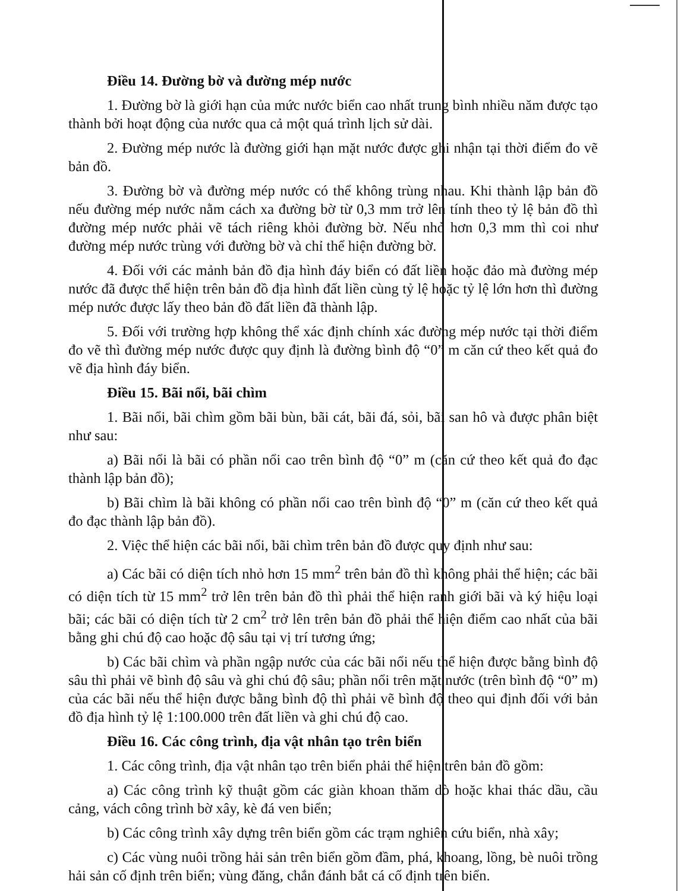Điều 14. Đường bờ và đường mép nước
1. Đường bờ là giới hạn của mức nước biển cao nhất trung bình nhiều năm được tạo thành bởi hoạt động của nước qua cả một quá trình lịch sử dài.
2. Đường mép nước là đường giới hạn mặt nước được ghi nhận tại thời điểm đo vẽ bản đồ.
3. Đường bờ và đường mép nước có thể không trùng nhau. Khi thành lập bản đồ nếu đường mép nước nằm cách xa đường bờ từ 0,3 mm trở lên tính theo tỷ lệ bản đồ thì đường mép nước phải vẽ tách riêng khỏi đường bờ. Nếu nhỏ hơn 0,3 mm thì coi như đường mép nước trùng với đường bờ và chỉ thể hiện đường bờ.
4. Đối với các mảnh bản đồ địa hình đáy biển có đất liền hoặc đảo mà đường mép nước đã được thể hiện trên bản đồ địa hình đất liền cùng tỷ lệ hoặc tỷ lệ lớn hơn thì đường mép nước được lấy theo bản đồ đất liền đã thành lập.
5. Đối với trường hợp không thể xác định chính xác đường mép nước tại thời điểm đo vẽ thì đường mép nước được quy định là đường bình độ “0” m căn cứ theo kết quả đo vẽ địa hình đáy biển.
Điều 15. Bãi nổi, bãi chìm
1. Bãi nổi, bãi chìm gồm bãi bùn, bãi cát, bãi đá, sỏi, bãi san hô và được phân biệt như sau:
a) Bãi nổi là bãi có phần nổi cao trên bình độ “0” m (căn cứ theo kết quả đo đạc thành lập bản đồ);
b) Bãi chìm là bãi không có phần nổi cao trên bình độ “0” m (căn cứ theo kết quả đo đạc thành lập bản đồ).
2. Việc thể hiện các bãi nổi, bãi chìm trên bản đồ được quy định như sau:
a) Các bãi có diện tích nhỏ hơn 15 mm<sup>2</sup> trên bản đồ thì không phải thể hiện; các bãi có diện tích từ 15 mm<sup>2</sup> trở lên trên bản đồ thì phải thể hiện ranh giới bãi và ký hiệu loại bãi; các bãi có diện tích từ 2 cm<sup>2</sup> trở lên trên bản đồ phải thể hiện điểm cao nhất của bãi bằng ghi chú độ cao hoặc độ sâu tại vị trí tương ứng;
b) Các bãi chìm và phần ngập nước của các bãi nổi nếu thể hiện được bằng bình độ sâu thì phải vẽ bình độ sâu và ghi chú độ sâu; phần nổi trên mặt nước (trên bình độ “0” m) của các bãi nếu thể hiện được bằng bình độ thì phải vẽ bình độ theo qui định đối với bản đồ địa hình tỷ lệ 1:100.000 trên đất liền và ghi chú độ cao.
Điều 16. Các công trình, địa vật nhân tạo trên biển
1. Các công trình, địa vật nhân tạo trên biển phải thể hiện trên bản đồ gồm:
a) Các công trình kỹ thuật gồm các giàn khoan thăm dò hoặc khai thác dầu, cầu cảng, vách công trình bờ xây, kè đá ven biển;
b) Các công trình xây dựng trên biển gồm các trạm nghiên cứu biển, nhà xây;
c) Các vùng nuôi trồng hải sản trên biển gồm đầm, phá, khoang, lồng, bè nuôi trồng hải sản cố định trên biển; vùng đăng, chắn đánh bắt cá cố định trên biển.